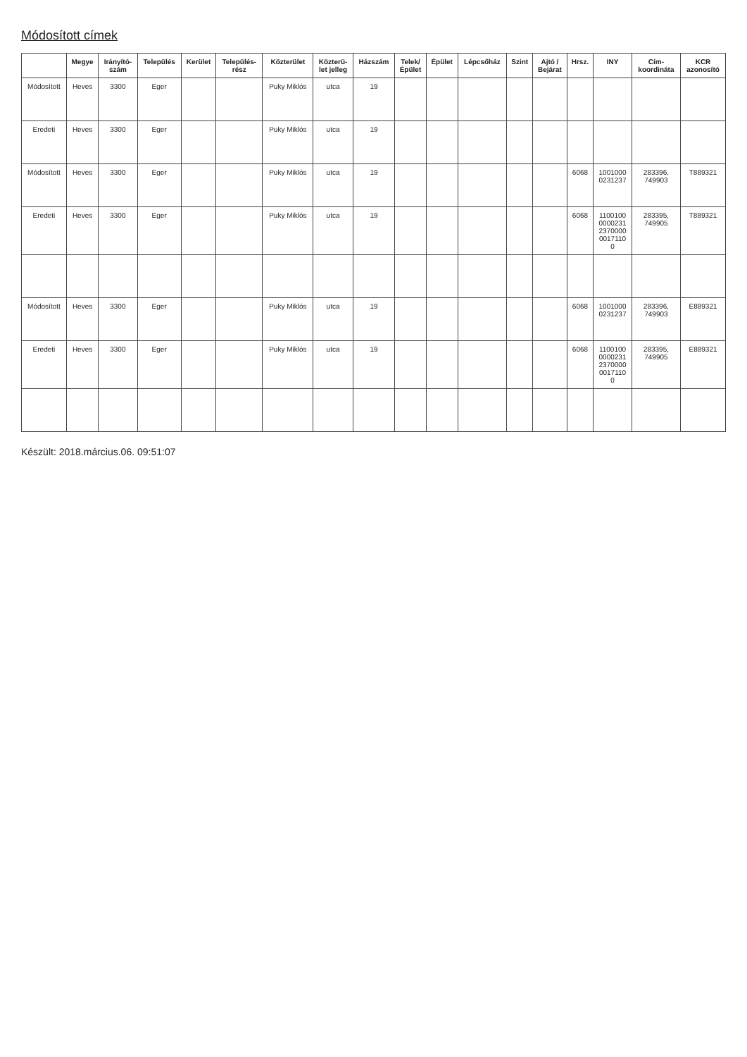Módosított címek
| | Megye | Irányító- szám | Település | Kerület | Település- rész | Közterület | Közterü- let jelleg | Házszám | Telek/ Épület | Épület | Lépcsőház | Szint | Ajtó / Bejárat | Hrsz. | INY | Cím- koordináta | KCR azonosító |
| --- | --- | --- | --- | --- | --- | --- | --- | --- | --- | --- | --- | --- | --- | --- | --- | --- | --- |
| Módosított | Heves | 3300 | Eger | | | Puky Miklós | utca | 19 | | | | | | | | | |
| Eredeti | Heves | 3300 | Eger | | | Puky Miklós | utca | 19 | | | | | | | | | |
| Módosított | Heves | 3300 | Eger | | | Puky Miklós | utca | 19 | | | | | | 6068 | 1001000 0231237 | 283396, 749903 | T889321 |
| Eredeti | Heves | 3300 | Eger | | | Puky Miklós | utca | 19 | | | | | | 6068 | 1100100 0000231 2370000 0017110 0 | 283395, 749905 | T889321 |
| Módosított | Heves | 3300 | Eger | | | Puky Miklós | utca | 19 | | | | | | 6068 | 1001000 0231237 | 283396, 749903 | E889321 |
| Eredeti | Heves | 3300 | Eger | | | Puky Miklós | utca | 19 | | | | | | 6068 | 1100100 0000231 2370000 0017110 0 | 283395, 749905 | E889321 |
Készült: 2018.március.06. 09:51:07